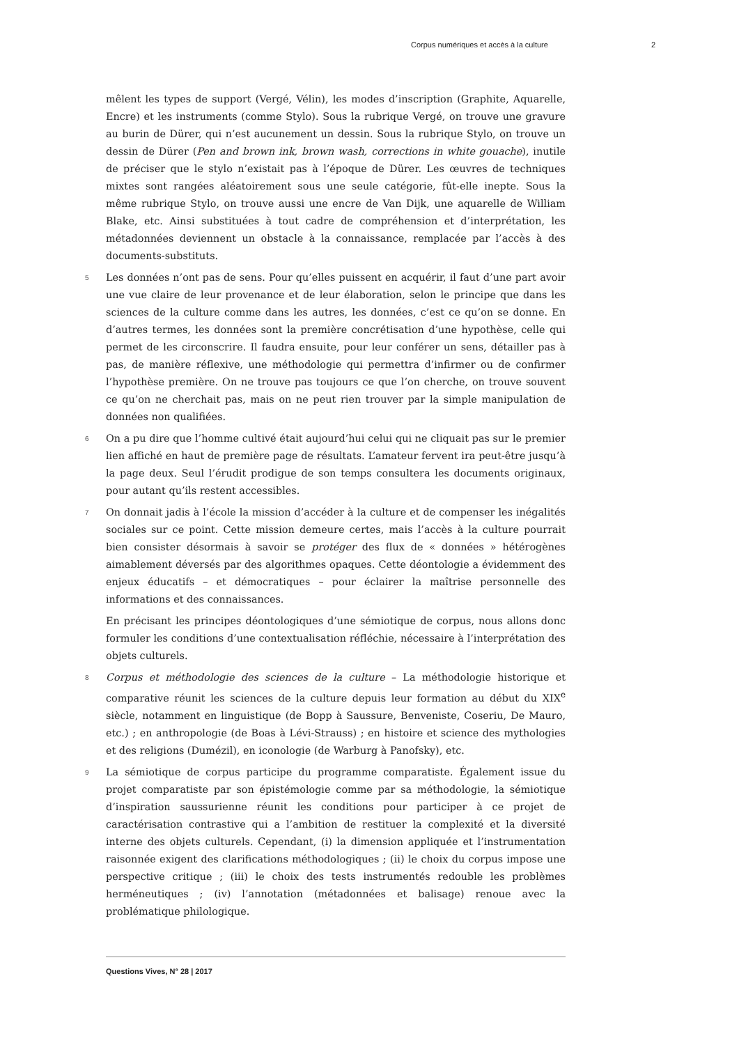Corpus numériques et accès à la culture 2
mêlent les types de support (Vergé, Vélin), les modes d’inscription (Graphite, Aquarelle, Encre) et les instruments (comme Stylo). Sous la rubrique Vergé, on trouve une gravure au burin de Dürer, qui n’est aucunement un dessin. Sous la rubrique Stylo, on trouve un dessin de Dürer (Pen and brown ink, brown wash, corrections in white gouache), inutile de préciser que le stylo n’existait pas à l’époque de Dürer. Les œuvres de techniques mixtes sont rangées aléatoirement sous une seule catégorie, fût-elle inepte. Sous la même rubrique Stylo, on trouve aussi une encre de Van Dijk, une aquarelle de William Blake, etc. Ainsi substituées à tout cadre de compréhension et d’interprétation, les métadonnées deviennent un obstacle à la connaissance, remplacée par l’accès à des documents-substituts.
5 Les données n’ont pas de sens. Pour qu’elles puissent en acquérir, il faut d’une part avoir une vue claire de leur provenance et de leur élaboration, selon le principe que dans les sciences de la culture comme dans les autres, les données, c’est ce qu’on se donne. En d’autres termes, les données sont la première concrétisation d’une hypothèse, celle qui permet de les circonscrire. Il faudra ensuite, pour leur conférer un sens, détailler pas à pas, de manière réflexive, une méthodologie qui permettra d’infirmer ou de confirmer l’hypothèse première. On ne trouve pas toujours ce que l’on cherche, on trouve souvent ce qu’on ne cherchait pas, mais on ne peut rien trouver par la simple manipulation de données non qualifiées.
6 On a pu dire que l’homme cultivé était aujourd’hui celui qui ne cliquait pas sur le premier lien affiché en haut de première page de résultats. L’amateur fervent ira peut-être jusqu’à la page deux. Seul l’érudit prodigue de son temps consultera les documents originaux, pour autant qu’ils restent accessibles.
7 On donnait jadis à l’école la mission d’accéder à la culture et de compenser les inégalités sociales sur ce point. Cette mission demeure certes, mais l’accès à la culture pourrait bien consister désormais à savoir se protéger des flux de « données » hétérogènes aimablement déversés par des algorithmes opaques. Cette déontologie a évidemment des enjeux éducatifs – et démocratiques – pour éclairer la maîtrise personnelle des informations et des connaissances.
En précisant les principes déontologiques d’une sémiotique de corpus, nous allons donc formuler les conditions d’une contextualisation réfléchie, nécessaire à l’interprétation des objets culturels.
8 Corpus et méthodologie des sciences de la culture – La méthodologie historique et comparative réunit les sciences de la culture depuis leur formation au début du XIX<sup>e</sup> siècle, notamment en linguistique (de Bopp à Saussure, Benveniste, Coseriu, De Mauro, etc.) ; en anthropologie (de Boas à Lévi-Strauss) ; en histoire et science des mythologies et des religions (Dumézil), en iconologie (de Warburg à Panofsky), etc.
9 La sémiotique de corpus participe du programme comparatiste. Également issue du projet comparatiste par son épistémologie comme par sa méthodologie, la sémiotique d’inspiration saussurienne réunit les conditions pour participer à ce projet de caractérisation contrastive qui a l’ambition de restituer la complexité et la diversité interne des objets culturels. Cependant, (i) la dimension appliquée et l’instrumentation raisonnée exigent des clarifications méthodologiques ; (ii) le choix du corpus impose une perspective critique ; (iii) le choix des tests instrumentés redouble les problèmes herméneutiques ; (iv) l’annotation (métadonnées et balisage) renoue avec la problématique philologique.
Questions Vives, N° 28 | 2017